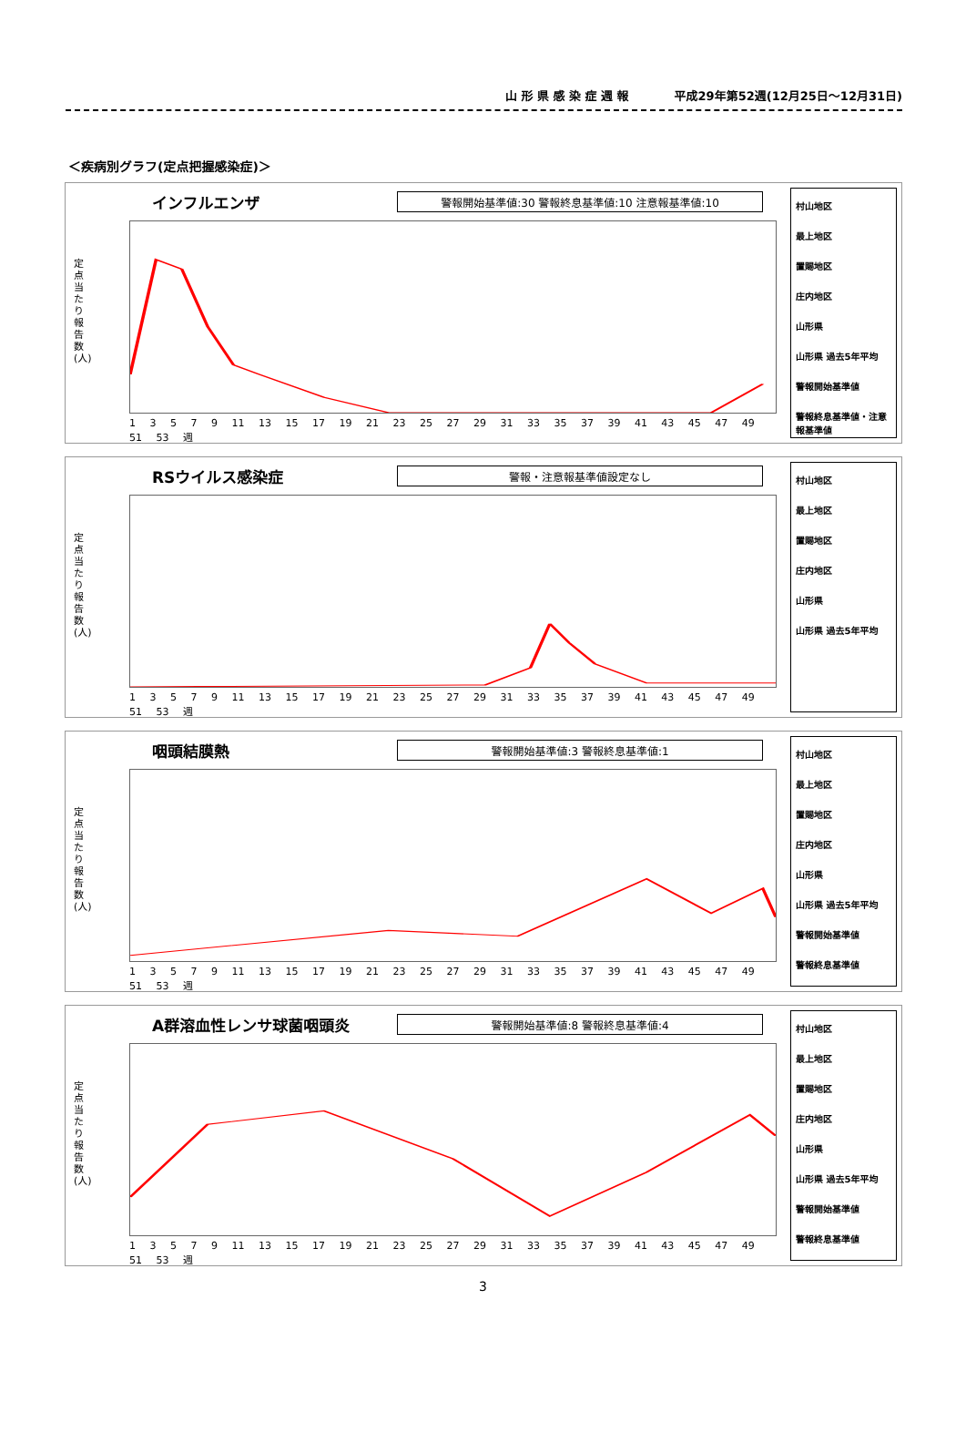山 形 県 感 染 症 週 報 平成29年第52週(12月25日～12月31日)
＜疾病別グラフ(定点把握感染症)＞
インフルエンザ
警報開始基準値:30 警報終息基準値:10 注意報基準値:10
定点当たり報告数(人)
1 3 5 7 9 11 13 15 17 19 21 23 25 27 29 31 33 35 37 39 41 43 45 47 49 51 53 週
村山地区
最上地区
置賜地区
庄内地区
山形県
山形県 過去5年平均
警報開始基準値
警報終息基準値・注意報基準値
RSウイルス感染症
警報・注意報基準値設定なし
定点当たり報告数(人)
1 3 5 7 9 11 13 15 17 19 21 23 25 27 29 31 33 35 37 39 41 43 45 47 49 51 53 週
村山地区
最上地区
置賜地区
庄内地区
山形県
山形県 過去5年平均
咽頭結膜熱
警報開始基準値:3 警報終息基準値:1
定点当たり報告数(人)
1 3 5 7 9 11 13 15 17 19 21 23 25 27 29 31 33 35 37 39 41 43 45 47 49 51 53 週
村山地区
最上地区
置賜地区
庄内地区
山形県
山形県 過去5年平均
警報開始基準値
警報終息基準値
A群溶血性レンサ球菌咽頭炎
警報開始基準値:8 警報終息基準値:4
定点当たり報告数(人)
1 3 5 7 9 11 13 15 17 19 21 23 25 27 29 31 33 35 37 39 41 43 45 47 49 51 53 週
村山地区
最上地区
置賜地区
庄内地区
山形県
山形県 過去5年平均
警報開始基準値
警報終息基準値
3